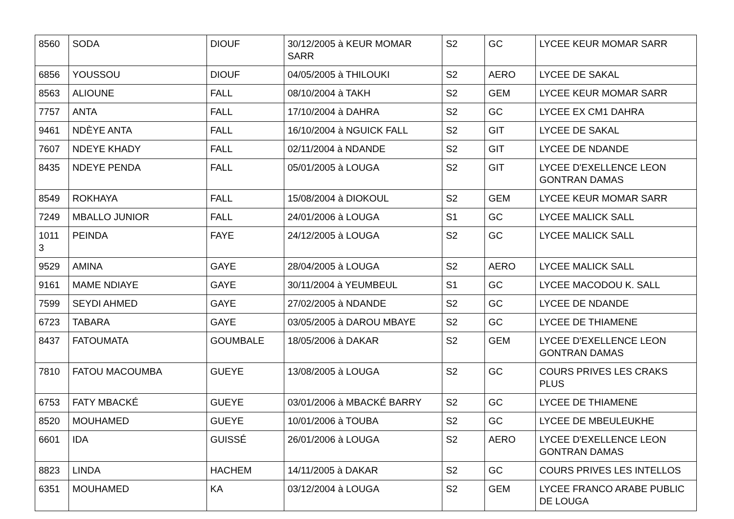| 8560 | SODA | DIOUF | 30/12/2005 à KEUR MOMAR SARR | S2 | GC | LYCEE KEUR MOMAR SARR |
| 6856 | YOUSSOU | DIOUF | 04/05/2005 à THILOUKI | S2 | AERO | LYCEE DE SAKAL |
| 8563 | ALIOUNE | FALL | 08/10/2004 à TAKH | S2 | GEM | LYCEE KEUR MOMAR SARR |
| 7757 | ANTA | FALL | 17/10/2004 à DAHRA | S2 | GC | LYCEE EX CM1 DAHRA |
| 9461 | NDÈYE ANTA | FALL | 16/10/2004 à NGUICK FALL | S2 | GIT | LYCEE DE SAKAL |
| 7607 | NDEYE KHADY | FALL | 02/11/2004 à NDANDE | S2 | GIT | LYCEE DE NDANDE |
| 8435 | NDEYE PENDA | FALL | 05/01/2005 à LOUGA | S2 | GIT | LYCEE D'EXELLENCE LEON GONTRAN DAMAS |
| 8549 | ROKHAYA | FALL | 15/08/2004 à DIOKOUL | S2 | GEM | LYCEE KEUR MOMAR SARR |
| 7249 | MBALLO JUNIOR | FALL | 24/01/2006 à LOUGA | S1 | GC | LYCEE MALICK SALL |
| 1011 3 | PEINDA | FAYE | 24/12/2005 à LOUGA | S2 | GC | LYCEE MALICK SALL |
| 9529 | AMINA | GAYE | 28/04/2005 à LOUGA | S2 | AERO | LYCEE MALICK SALL |
| 9161 | MAME NDIAYE | GAYE | 30/11/2004 à YEUMBEUL | S1 | GC | LYCEE MACODOU K. SALL |
| 7599 | SEYDI AHMED | GAYE | 27/02/2005 à NDANDE | S2 | GC | LYCEE DE NDANDE |
| 6723 | TABARA | GAYE | 03/05/2005 à DAROU MBAYE | S2 | GC | LYCEE DE THIAMENE |
| 8437 | FATOUMATA | GOUMBALE | 18/05/2006 à DAKAR | S2 | GEM | LYCEE D'EXELLENCE LEON GONTRAN DAMAS |
| 7810 | FATOU MACOUMBA | GUEYE | 13/08/2005 à LOUGA | S2 | GC | COURS PRIVES LES CRAKS PLUS |
| 6753 | FATY MBACKÉ | GUEYE | 03/01/2006 à MBACKÉ BARRY | S2 | GC | LYCEE DE THIAMENE |
| 8520 | MOUHAMED | GUEYE | 10/01/2006 à TOUBA | S2 | GC | LYCEE DE MBEULEUKHE |
| 6601 | IDA | GUISSÉ | 26/01/2006 à LOUGA | S2 | AERO | LYCEE D'EXELLENCE LEON GONTRAN DAMAS |
| 8823 | LINDA | HACHEM | 14/11/2005 à DAKAR | S2 | GC | COURS PRIVES LES INTELLOS |
| 6351 | MOUHAMED | KA | 03/12/2004 à LOUGA | S2 | GEM | LYCEE FRANCO ARABE PUBLIC DE LOUGA |